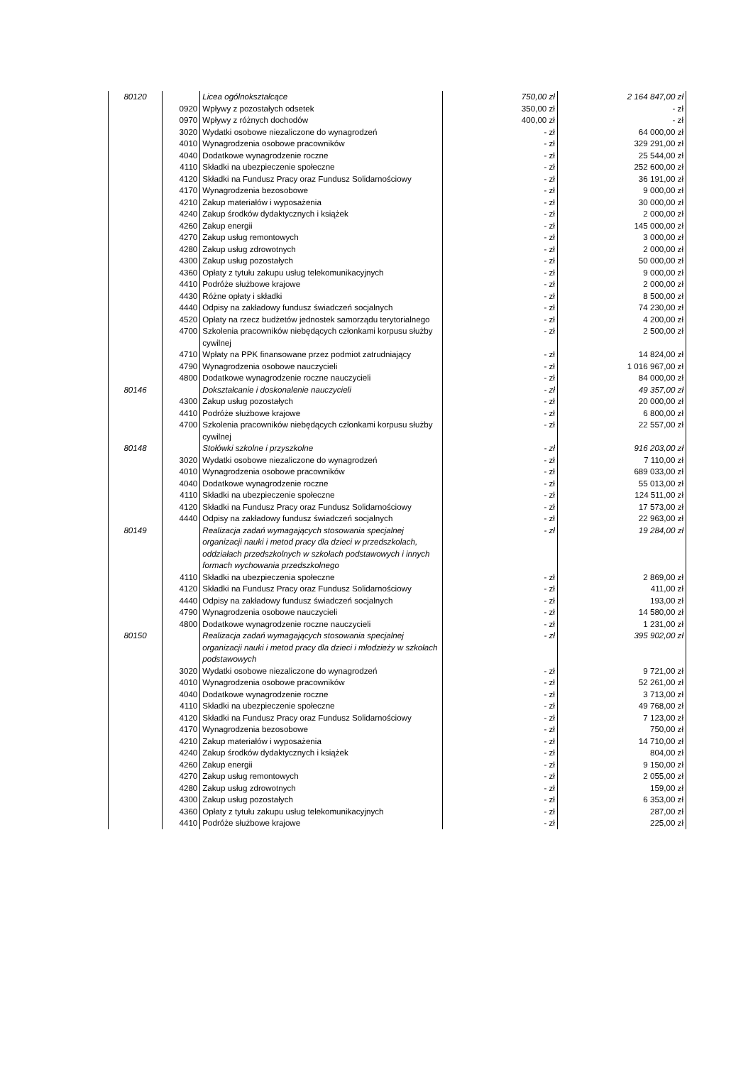| | 80120 | | Licea ogólnokształcące | 750,00 zł | 2 164 847,00 zł |
| | | 0920 | Wpływy z pozostałych odsetek | 350,00 zł | - zł |
| | | 0970 | Wpływy z różnych dochodów | 400,00 zł | - zł |
| | | 3020 | Wydatki osobowe niezaliczone do wynagrodzeń | - zł | 64 000,00 zł |
| | | 4010 | Wynagrodzenia osobowe pracowników | - zł | 329 291,00 zł |
| | | 4040 | Dodatkowe wynagrodzenie roczne | - zł | 25 544,00 zł |
| | | 4110 | Składki na ubezpieczenie społeczne | - zł | 252 600,00 zł |
| | | 4120 | Składki na Fundusz Pracy oraz Fundusz Solidarnościowy | - zł | 36 191,00 zł |
| | | 4170 | Wynagrodzenia bezosobowe | - zł | 9 000,00 zł |
| | | 4210 | Zakup materiałów i wyposażenia | - zł | 30 000,00 zł |
| | | 4240 | Zakup środków dydaktycznych i książek | - zł | 2 000,00 zł |
| | | 4260 | Zakup energii | - zł | 145 000,00 zł |
| | | 4270 | Zakup usług remontowych | - zł | 3 000,00 zł |
| | | 4280 | Zakup usług zdrowotnych | - zł | 2 000,00 zł |
| | | 4300 | Zakup usług pozostałych | - zł | 50 000,00 zł |
| | | 4360 | Opłaty z tytułu zakupu usług telekomunikacyjnych | - zł | 9 000,00 zł |
| | | 4410 | Podróże służbowe krajowe | - zł | 2 000,00 zł |
| | | 4430 | Różne opłaty i składki | - zł | 8 500,00 zł |
| | | 4440 | Odpisy na zakładowy fundusz świadczeń socjalnych | - zł | 74 230,00 zł |
| | | 4520 | Opłaty na rzecz budżetów jednostek samorządu terytorialnego | - zł | 4 200,00 zł |
| | | 4700 | Szkolenia pracowników niebędących członkami korpusu służby cywilnej | - zł | 2 500,00 zł |
| | | 4710 | Wpłaty na PPK finansowane przez podmiot zatrudniający | - zł | 14 824,00 zł |
| | | 4790 | Wynagrodzenia osobowe nauczycieli | - zł | 1 016 967,00 zł |
| | | 4800 | Dodatkowe wynagrodzenie roczne nauczycieli | - zł | 84 000,00 zł |
| | 80146 | | Dokształcanie i doskonalenie nauczycieli | - zł | 49 357,00 zł |
| | | 4300 | Zakup usług pozostałych | - zł | 20 000,00 zł |
| | | 4410 | Podróże służbowe krajowe | - zł | 6 800,00 zł |
| | | 4700 | Szkolenia pracowników niebędących członkami korpusu służby cywilnej | - zł | 22 557,00 zł |
| | 80148 | | Stołówki szkolne i przyszkolne | - zł | 916 203,00 zł |
| | | 3020 | Wydatki osobowe niezaliczone do wynagrodzeń | - zł | 7 110,00 zł |
| | | 4010 | Wynagrodzenia osobowe pracowników | - zł | 689 033,00 zł |
| | | 4040 | Dodatkowe wynagrodzenie roczne | - zł | 55 013,00 zł |
| | | 4110 | Składki na ubezpieczenie społeczne | - zł | 124 511,00 zł |
| | | 4120 | Składki na Fundusz Pracy oraz Fundusz Solidarnościowy | - zł | 17 573,00 zł |
| | | 4440 | Odpisy na zakładowy fundusz świadczeń socjalnych | - zł | 22 963,00 zł |
| | 80149 | | Realizacja zadań wymagających stosowania specjalnej organizacji nauki i metod pracy dla dzieci w przedszkolach, oddziałach przedszkolnych w szkołach podstawowych i innych formach wychowania przedszkolnego | - zł | 19 284,00 zł |
| | | 4110 | Składki na ubezpieczenia społeczne | - zł | 2 869,00 zł |
| | | 4120 | Składki na Fundusz Pracy oraz Fundusz Solidarnościowy | - zł | 411,00 zł |
| | | 4440 | Odpisy na zakładowy fundusz świadczeń socjalnych | - zł | 193,00 zł |
| | | 4790 | Wynagrodzenia osobowe nauczycieli | - zł | 14 580,00 zł |
| | | 4800 | Dodatkowe wynagrodzenie roczne nauczycieli | - zł | 1 231,00 zł |
| | 80150 | | Realizacja zadań wymagających stosowania specjalnej organizacji nauki i metod pracy dla dzieci i młodzieży w szkołach podstawowych | - zł | 395 902,00 zł |
| | | 3020 | Wydatki osobowe niezaliczone do wynagrodzeń | - zł | 9 721,00 zł |
| | | 4010 | Wynagrodzenia osobowe pracowników | - zł | 52 261,00 zł |
| | | 4040 | Dodatkowe wynagrodzenie roczne | - zł | 3 713,00 zł |
| | | 4110 | Składki na ubezpieczenie społeczne | - zł | 49 768,00 zł |
| | | 4120 | Składki na Fundusz Pracy oraz Fundusz Solidarnościowy | - zł | 7 123,00 zł |
| | | 4170 | Wynagrodzenia bezosobowe | - zł | 750,00 zł |
| | | 4210 | Zakup materiałów i wyposażenia | - zł | 14 710,00 zł |
| | | 4240 | Zakup środków dydaktycznych i książek | - zł | 804,00 zł |
| | | 4260 | Zakup energii | - zł | 9 150,00 zł |
| | | 4270 | Zakup usług remontowych | - zł | 2 055,00 zł |
| | | 4280 | Zakup usług zdrowotnych | - zł | 159,00 zł |
| | | 4300 | Zakup usług pozostałych | - zł | 6 353,00 zł |
| | | 4360 | Opłaty z tytułu zakupu usług telekomunikacyjnych | - zł | 287,00 zł |
| | | 4410 | Podróże służbowe krajowe | - zł | 225,00 zł |